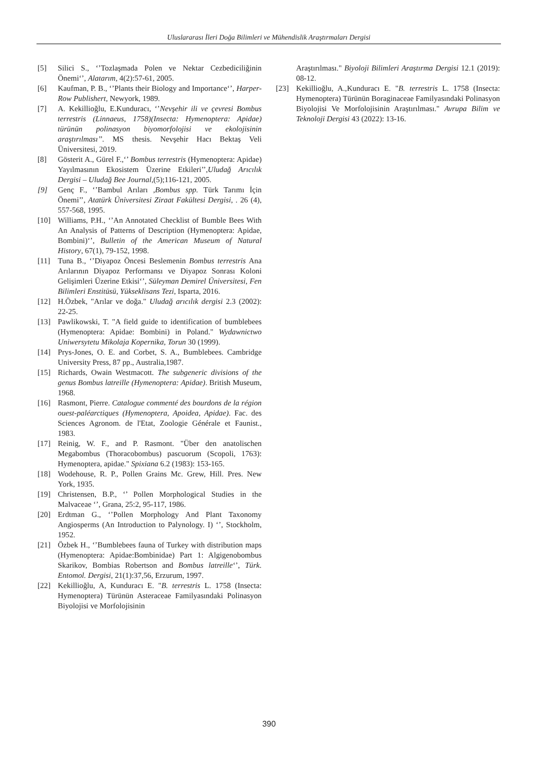Uluslararası İleri Doğa Bilimleri ve Mühendislik Araştırmaları Dergisi
[5] Silici S., ‘’Tozlaşmada Polen ve Nektar Cezbediciliğinin Önemi‘’, Alatarım, 4(2):57-61, 2005.
[6] Kaufman, P. B., ‘’Plants their Biology and Importance‘’, Harper-Row Publishert, Newyork, 1989.
[7] A. Kekillioğlu, E.Kunduracı, ‘’Nevşehir ili ve çevresi Bombus terrestris (Linnaeus, 1758)(Insecta: Hymenoptera: Apidae) türünün polinasyon biyomorfolojisi ve ekolojisinin araştırılması’’. MS thesis. Nevşehir Hacı Bektaş Veli Üniversitesi, 2019.
[8] Gösterit A., Gürel F.,‘’ Bombus terrestris (Hymenoptera: Apidae) Yayılmasının Ekosistem Üzerine Etkileri’’,Uludağ Arıcılık Dergisi – Uludağ Bee Journal,(5);116-121, 2005.
[9] Genç F., ‘’Bambul Arıları ,Bombus spp. Türk Tarımı İçin Önemi’’, Atatürk Üniversitesi Ziraat Fakültesi Dergisi, . 26 (4), 557-568, 1995.
[10] Williams, P.H., ‘’An Annotated Checklist of Bumble Bees With An Analysis of Patterns of Description (Hymenoptera: Apidae, Bombini)‘’, Bulletin of the American Museum of Natural History, 67(1), 79-152, 1998.
[11] Tuna B., ‘’Diyapoz Öncesi Beslemenin Bombus terrestris Ana Arılarının Diyapoz Performansı ve Diyapoz Sonrası Koloni Gelişimleri Üzerine Etkisi‘’, Süleyman Demirel Üniversitesi, Fen Bilimleri Enstitüsü, Yükseklisans Tezi, Isparta, 2016.
[12] H.Özbek, "Arılar ve doğa." Uludağ arıcılık dergisi 2.3 (2002): 22-25.
[13] Pawlikowski, T. "A field guide to identification of bumblebees (Hymenoptera: Apidae: Bombini) in Poland." Wydawnictwo Uniwersytetu Mikolaja Kopernika, Torun 30 (1999).
[14] Prys-Jones, O. E. and Corbet, S. A., Bumblebees. Cambridge University Press, 87 pp., Australia,1987.
[15] Richards, Owain Westmacott. The subgeneric divisions of the genus Bombus latreille (Hymenoptera: Apidae). British Museum, 1968.
[16] Rasmont, Pierre. Catalogue commenté des bourdons de la région ouest-paléarctiques (Hymenoptera, Apoidea, Apidae). Fac. des Sciences Agronom. de l'Etat, Zoologie Générale et Faunist., 1983.
[17] Reinig, W. F., and P. Rasmont. "Über den anatolischen Megabombus (Thoracobombus) pascuorum (Scopoli, 1763): Hymenoptera, apidae." Spixiana 6.2 (1983): 153-165.
[18] Wodehouse, R. P., Pollen Grains Mc. Grew, Hill. Pres. New York, 1935.
[19] Christensen, B.P., ‘’ Pollen Morphological Studies in the Malvaceae ‘’, Grana, 25:2, 95-117, 1986.
[20] Erdtman G., ‘’Pollen Morphology And Plant Taxonomy Angiosperms (An Introduction to Palynology. I) ‘’, Stockholm, 1952.
[21] Özbek H., ‘’Bumblebees fauna of Turkey with distribution maps (Hymenoptera: Apidae:Bombinidae) Part 1: Algigenobombus Skarikov, Bombias Robertson and Bombus latreille‘’, Türk. Entomol. Dergisi, 21(1):37,56, Erzurum, 1997.
[22] Kekillioğlu, A, Kunduracı E. "B. terrestris L. 1758 (Insecta: Hymenoptera) Türünün Asteraceae Familyasındaki Polinasyon Biyolojisi ve Morfolojisinin
Araştırılması." Biyoloji Bilimleri Araştırma Dergisi 12.1 (2019): 08-12.
[23] Kekillioğlu, A.,Kunduracı E. "B. terrestris L. 1758 (Insecta: Hymenoptera) Türünün Boraginaceae Familyasındaki Polinasyon Biyolojisi Ve Morfolojisinin Araştırılması." Avrupa Bilim ve Teknoloji Dergisi 43 (2022): 13-16.
390